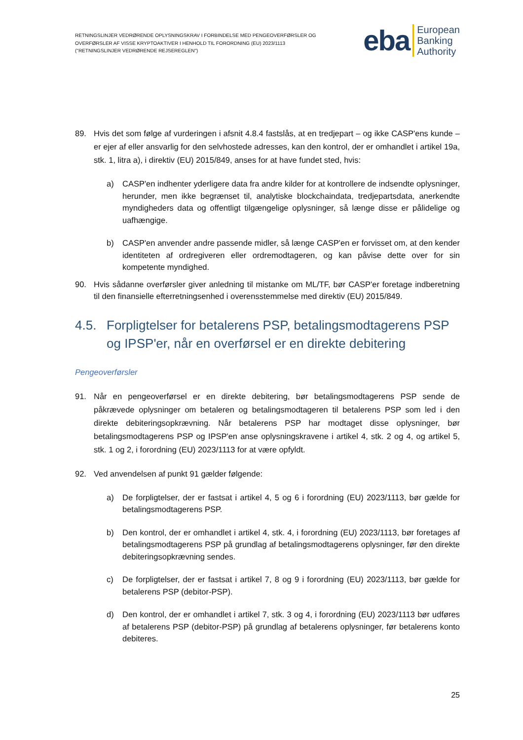RETNINGSLINJER VEDRØRENDE OPLYSNINGSKRAV I FORBINDELSE MED PENGEOVERFØRSLER OG OVERFØRSLER AF VISSE KRYPTOAKTIVER I HENHOLD TIL FORORDNING (EU) 2023/1113 ("RETNINGSLINJER VEDRØRENDE REJSEREGLEN")
eba European
Banking
Authority
89. Hvis det som følge af vurderingen i afsnit 4.8.4 fastslås, at en tredjepart – og ikke CASP'ens kunde – er ejer af eller ansvarlig for den selvhostede adresses, kan den kontrol, der er omhandlet i artikel 19a, stk. 1, litra a), i direktiv (EU) 2015/849, anses for at have fundet sted, hvis:
a) CASP'en indhenter yderligere data fra andre kilder for at kontrollere de indsendte oplysninger, herunder, men ikke begrænset til, analytiske blockchaindata, tredjepartsdata, anerkendte myndigheders data og offentligt tilgængelige oplysninger, så længe disse er pålidelige og uafhængige.
b) CASP'en anvender andre passende midler, så længe CASP'en er forvisset om, at den kender identiteten af ordregiveren eller ordremodtageren, og kan påvise dette over for sin kompetente myndighed.
90. Hvis sådanne overførsler giver anledning til mistanke om ML/TF, bør CASP'er foretage indberetning til den finansielle efterretningsenhed i overensstemmelse med direktiv (EU) 2015/849.
4.5. Forpligtelser for betalerens PSP, betalingsmodtagerens PSP og IPSP'er, når en overførsel er en direkte debitering
Pengeoverførsler
91. Når en pengeoverførsel er en direkte debitering, bør betalingsmodtagerens PSP sende de påkrævede oplysninger om betaleren og betalingsmodtageren til betalerens PSP som led i den direkte debiteringsopkrævning. Når betalerens PSP har modtaget disse oplysninger, bør betalingsmodtagerens PSP og IPSP'en anse oplysningskravene i artikel 4, stk. 2 og 4, og artikel 5, stk. 1 og 2, i forordning (EU) 2023/1113 for at være opfyldt.
92. Ved anvendelsen af punkt 91 gælder følgende:
a) De forpligtelser, der er fastsat i artikel 4, 5 og 6 i forordning (EU) 2023/1113, bør gælde for betalingsmodtagerens PSP.
b) Den kontrol, der er omhandlet i artikel 4, stk. 4, i forordning (EU) 2023/1113, bør foretages af betalingsmodtagerens PSP på grundlag af betalingsmodtagerens oplysninger, før den direkte debiteringsopkrævning sendes.
c) De forpligtelser, der er fastsat i artikel 7, 8 og 9 i forordning (EU) 2023/1113, bør gælde for betalerens PSP (debitor-PSP).
d) Den kontrol, der er omhandlet i artikel 7, stk. 3 og 4, i forordning (EU) 2023/1113 bør udføres af betalerens PSP (debitor-PSP) på grundlag af betalerens oplysninger, før betalerens konto debiteres.
25